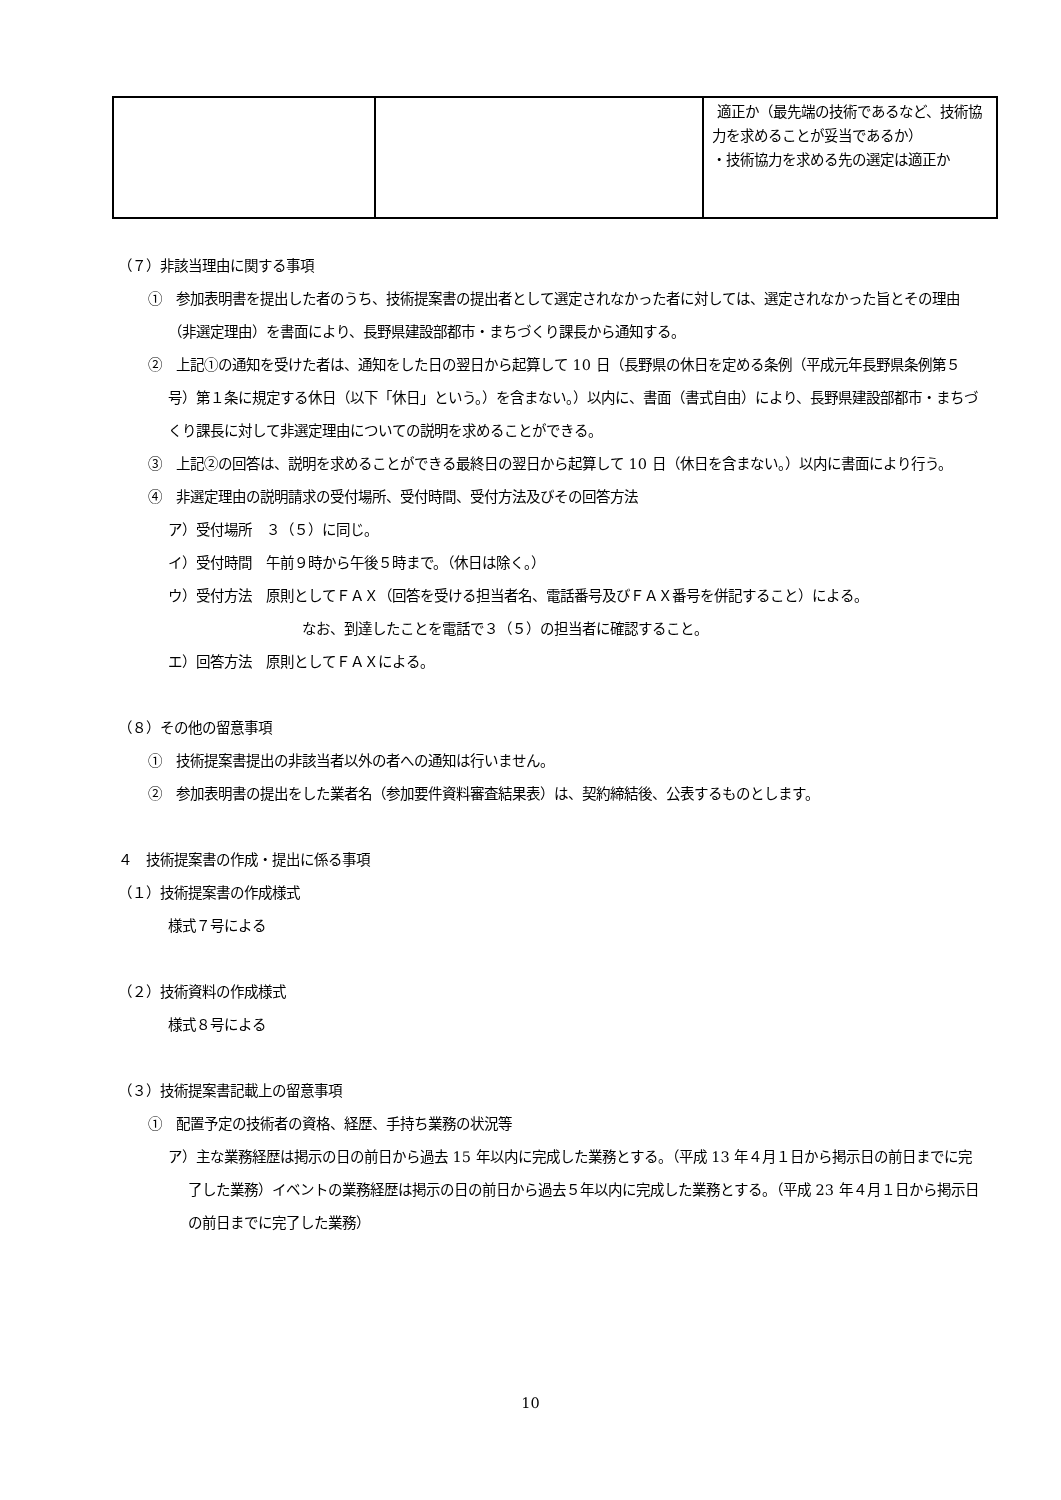| | | 適正か（最先端の技術であるなど、技術協力を求めることが妥当であるか） ・技術協力を求める先の選定は適正か |
（７）非該当理由に関する事項
①　参加表明書を提出した者のうち、技術提案書の提出者として選定されなかった者に対しては、選定されなかった旨とその理由（非選定理由）を書面により、長野県建設部都市・まちづくり課長から通知する。
②　上記①の通知を受けた者は、通知をした日の翌日から起算して 10 日（長野県の休日を定める条例（平成元年長野県条例第５号）第１条に規定する休日（以下「休日」という。）を含まない。）以内に、書面（書式自由）により、長野県建設部都市・まちづくり課長に対して非選定理由についての説明を求めることができる。
③　上記②の回答は、説明を求めることができる最終日の翌日から起算して 10 日（休日を含まない。）以内に書面により行う。
④　非選定理由の説明請求の受付場所、受付時間、受付方法及びその回答方法
ア）受付場所　３（５）に同じ。
イ）受付時間　午前９時から午後５時まで。（休日は除く。）
ウ）受付方法　原則としてＦＡＸ（回答を受ける担当者名、電話番号及びＦＡＸ番号を併記すること）による。
なお、到達したことを電話で３（５）の担当者に確認すること。
エ）回答方法　原則としてＦＡＸによる。
（８）その他の留意事項
①　技術提案書提出の非該当者以外の者への通知は行いません。
②　参加表明書の提出をした業者名（参加要件資料審査結果表）は、契約締結後、公表するものとします。
４　技術提案書の作成・提出に係る事項
（１）技術提案書の作成様式
様式７号による
（２）技術資料の作成様式
様式８号による
（３）技術提案書記載上の留意事項
①　配置予定の技術者の資格、経歴、手持ち業務の状況等
ア）主な業務経歴は掲示の日の前日から過去 15 年以内に完成した業務とする。（平成 13 年４月１日から掲示日の前日までに完了した業務）イベントの業務経歴は掲示の日の前日から過去５年以内に完成した業務とする。（平成 23 年４月１日から掲示日の前日までに完了した業務）
10